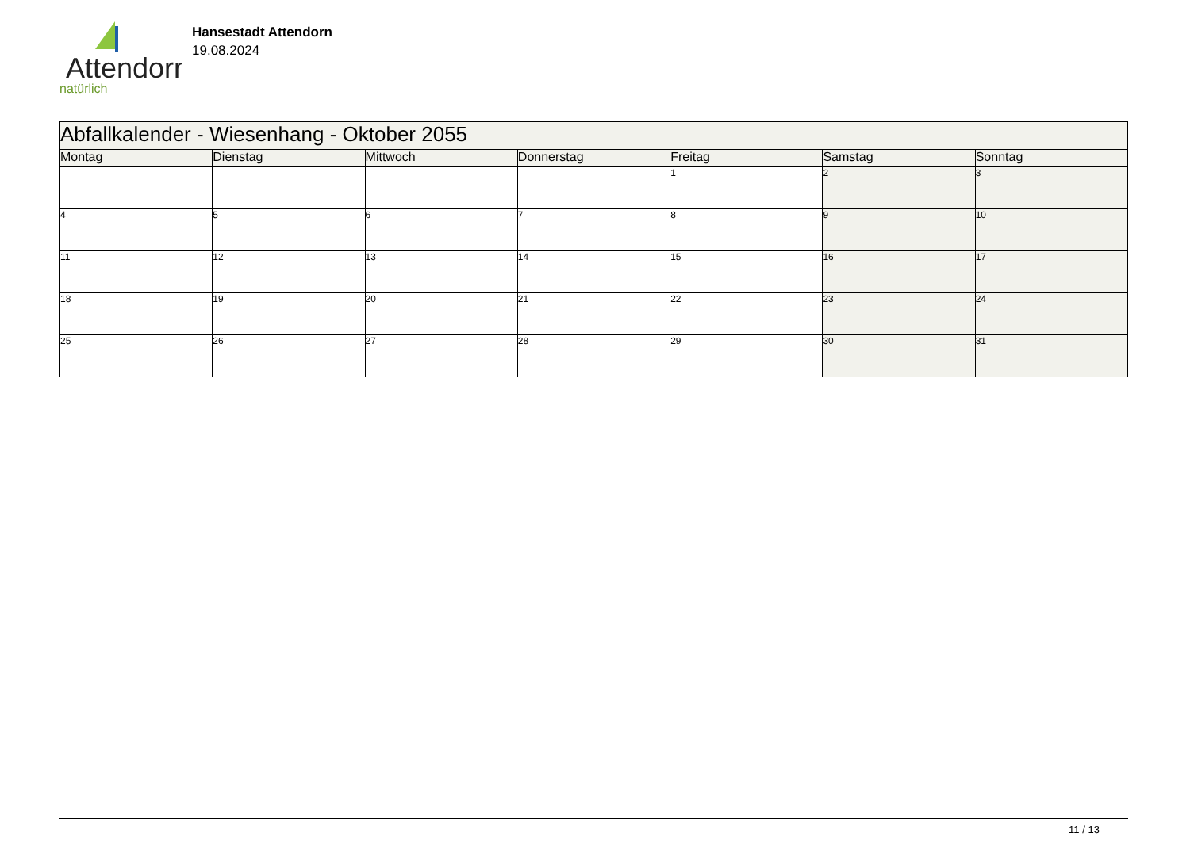Attendorn
natürlich
Hansestadt Attendorn
19.08.2024
| Abfallkalender - Wiesenhang - Oktober 2055 | | | | | | |
| Montag | Dienstag | Mittwoch | Donnerstag | Freitag | Samstag | Sonntag |
| | | | | 1 | 2 | 3 |
| 4 | 5 | 6 | 7 | 8 | 9 | 10 |
| 11 | 12 | 13 | 14 | 15 | 16 | 17 |
| 18 | 19 | 20 | 21 | 22 | 23 | 24 |
| 25 | 26 | 27 | 28 | 29 | 30 | 31 |
11 / 13